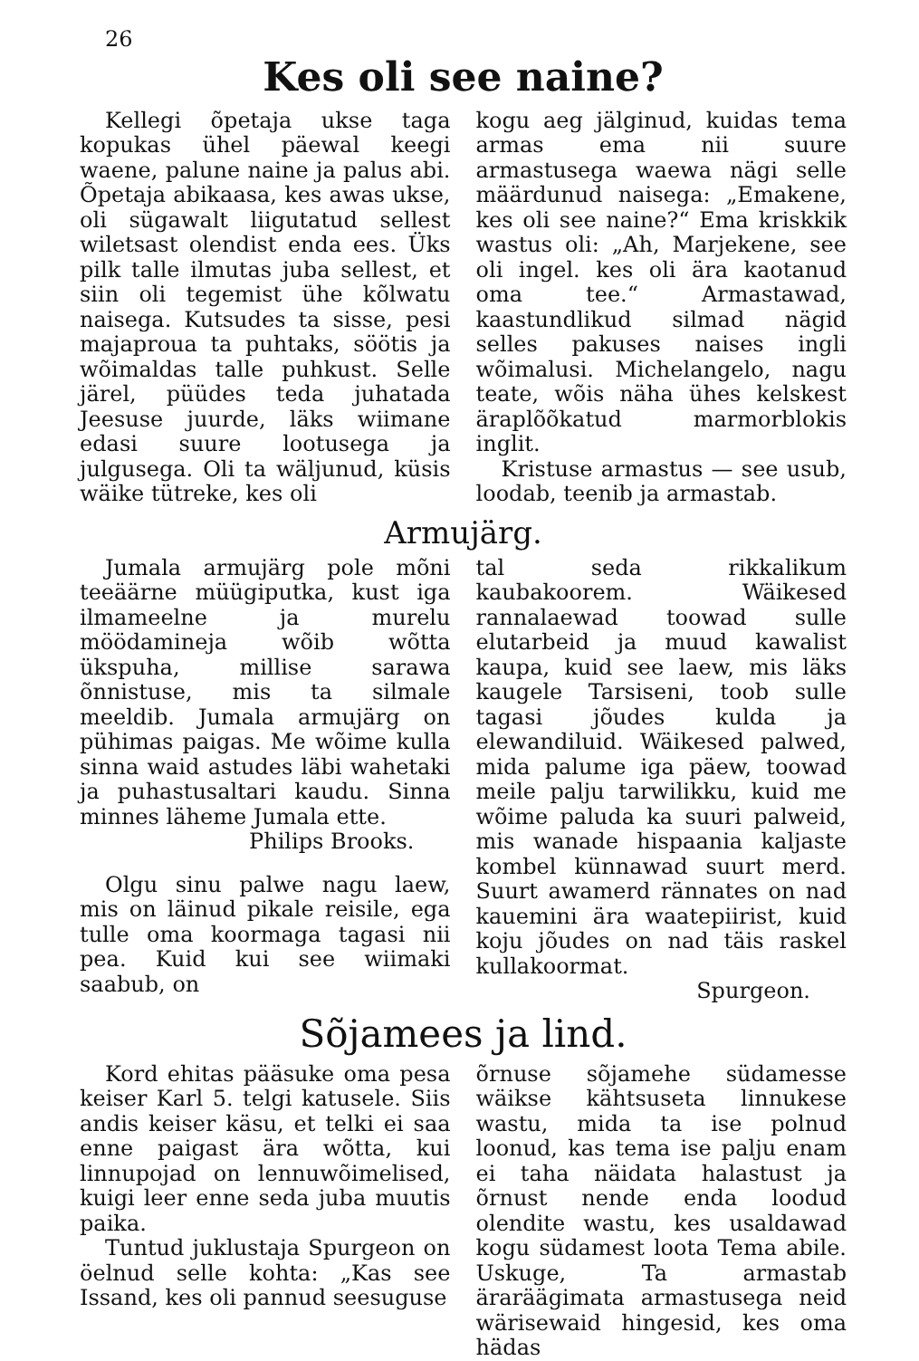26
Kes oli see naine?
Kellegi õpetaja ukse taga kopukas ühel päewal keegi waene, palune naine ja palus abi. Õpetaja abikaasa, kes awas ukse, oli sügawalt liigutatud sellest wiletsast olendist enda ees. Üks pilk talle ilmutas juba sellest, et siin oli tegemist ühe kõlwatu naisega. Kutsudes ta sisse, pesi majaproua ta puhtaks, söötis ja wõimaldas talle puhkust. Selle järel, püüdes teda juhatada Jeesuse juurde, läks wiimane edasi suure lootusega ja julgusega. Oli ta wäljunud, küsis wäike tütreke, kes oli
kogu aeg jälginud, kuidas tema armas ema nii suure armastusega waewa nägi selle määrdunud naisega: „Emakene, kes oli see naine?“ Ema kriskkik wastus oli: „Ah, Marjekene, see oli ingel. kes oli ära kaotanud oma tee.“ Armastawad, kaastundlikud silmad nägid selles pakuses naises ingli wõimalusi. Michelangelo, nagu teate, wõis näha ühes kelskest äraplõõkatud marmorblokis inglit.
Kristuse armastus — see usub, loodab, teenib ja armastab.
Armujärg.
Jumala armujärg pole mõni teeäärne müügiputka, kust iga ilmameelne ja murelu möödamineja wõib wõtta ükspuha, millise sarawa õnnistuse, mis ta silmale meeldib. Jumala armujärg on pühimas paigas. Me wõime kulla sinna waid astudes läbi wahetaki ja puhastusaltari kaudu. Sinna minnes läheme Jumala ette.
Philips Brooks.
Olgu sinu palwe nagu laew, mis on läinud pikale reisile, ega tulle oma koormaga tagasi nii pea. Kuid kui see wiimaki saabub, on
tal seda rikkalikum kaubakoorem. Wäikesed rannalaewad toowad sulle elutarbeid ja muud kawalist kaupa, kuid see laew, mis läks kaugele Tarsiseni, toob sulle tagasi jõudes kulda ja elewandiluid. Wäikesed palwed, mida palume iga päew, toowad meile palju tarwilikku, kuid me wõime paluda ka suuri palweid, mis wanade hispaania kaljaste kombel künnawad suurt merd. Suurt awamerd rännates on nad kauemini ära waatepiirist, kuid koju jõudes on nad täis raskel kullakoormat.
Spurgeon.
Sõjamees ja lind.
Kord ehitas pääsuke oma pesa keiser Karl 5. telgi katusele. Siis andis keiser käsu, et telki ei saa enne paigast ära wõtta, kui linnupojad on lennuwõimelised, kuigi leer enne seda juba muutis paika.
Tuntud juklustaja Spurgeon on öelnud selle kohta: „Kas see Issand, kes oli pannud seesuguse
õrnuse sõjamehe südamesse wäikse kähtsusetа linnukese wastu, mida ta ise polnud loonud, kas tema ise palju enam ei taha näidata halastust ja õrnust nende enda loodud olendite wastu, kes usaldawad kogu südamest loota Tema abile. Uskuge, Ta armastab äraräägimata armastusega neid wärisewaid hingesid, kes oma hädas